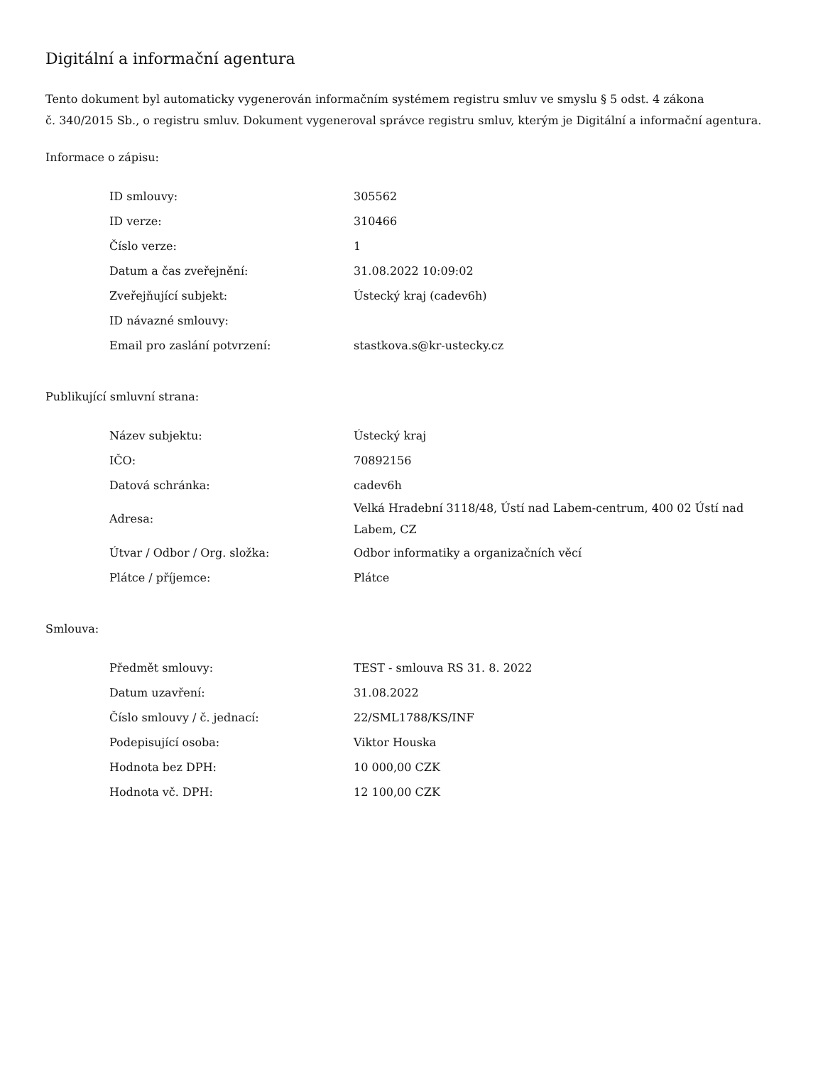Digitální a informační agentura
Tento dokument byl automaticky vygenerován informačním systémem registru smluv ve smyslu § 5 odst. 4 zákona
č. 340/2015 Sb., o registru smluv. Dokument vygeneroval správce registru smluv, kterým je Digitální a informační agentura.
Informace o zápisu:
| ID smlouvy: | 305562 |
| ID verze: | 310466 |
| Číslo verze: | 1 |
| Datum a čas zveřejnění: | 31.08.2022 10:09:02 |
| Zveřejňující subjekt: | Ústecký kraj (cadev6h) |
| ID návazné smlouvy: | |
| Email pro zaslání potvrzení: | stastkova.s@kr-ustecky.cz |
Publikující smluvní strana:
| Název subjektu: | Ústecký kraj |
| IČO: | 70892156 |
| Datová schránka: | cadev6h |
| Adresa: | Velká Hradební 3118/48, Ústí nad Labem-centrum, 400 02 Ústí nad Labem, CZ |
| Útvar / Odbor / Org. složka: | Odbor informatiky a organizačních věcí |
| Plátce / příjemce: | Plátce |
Smlouva:
| Předmět smlouvy: | TEST - smlouva RS 31. 8. 2022 |
| Datum uzavření: | 31.08.2022 |
| Číslo smlouvy / č. jednací: | 22/SML1788/KS/INF |
| Podepisující osoba: | Viktor Houska |
| Hodnota bez DPH: | 10 000,00 CZK |
| Hodnota vč. DPH: | 12 100,00 CZK |